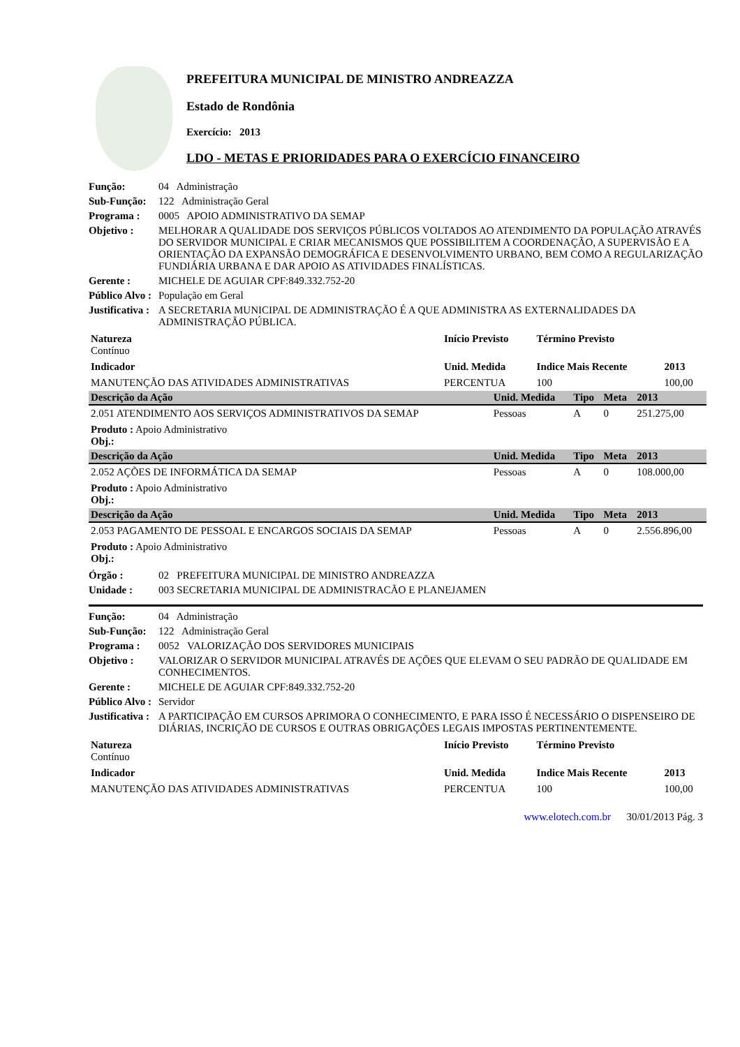PREFEITURA MUNICIPAL DE MINISTRO ANDREAZZA
Estado de Rondônia
Exercício: 2013
LDO - METAS E PRIORIDADES PARA O EXERCÍCIO FINANCEIRO
Função: 04 Administração
Sub-Função: 122 Administração Geral
Programa : 0005 APOIO ADMINISTRATIVO DA SEMAP
Objetivo : MELHORAR A QUALIDADE DOS SERVIÇOS PÚBLICOS VOLTADOS AO ATENDIMENTO DA POPULAÇÃO ATRAVÉS DO SERVIDOR MUNICIPAL E CRIAR MECANISMOS QUE POSSIBILITEM A COORDENAÇÃO, A SUPERVISÃO E A ORIENTAÇÃO DA EXPANSÃO DEMOGRÁFICA E DESENVOLVIMENTO URBANO, BEM COMO A REGULARIZAÇÃO FUNDIÁRIA URBANA E DAR APOIO AS ATIVIDADES FINALÍSTICAS.
Gerente : MICHELE DE AGUIAR CPF:849.332.752-20
Público Alvo : População em Geral
Justificativa : A SECRETARIA MUNICIPAL DE ADMINISTRAÇÃO É A QUE ADMINISTRA AS EXTERNALIDADES DA ADMINISTRAÇÃO PÚBLICA.
| Natureza Contínuo | Início Previsto | Término Previsto | |
| Indicador | Unid. Medida | Indice Mais Recente | 2013 |
| MANUTENÇÃO DAS ATIVIDADES ADMINISTRATIVAS | PERCENTUA | 100 | 100,00 |
| Descrição da Ação | Unid. Medida | Tipo | Meta | 2013 |
| --- | --- | --- | --- | --- |
| 2.051 ATENDIMENTO AOS SERVIÇOS ADMINISTRATIVOS DA SEMAP | Pessoas | A | 0 | 251.275,00 |
| Produto : Apoio Administrativo Obj.: | | | | |
| Descrição da Ação | Unid. Medida | Tipo | Meta | 2013 |
| 2.052 AÇÕES DE INFORMÁTICA DA SEMAP | Pessoas | A | 0 | 108.000,00 |
| Produto : Apoio Administrativo Obj.: | | | | |
| Descrição da Ação | Unid. Medida | Tipo | Meta | 2013 |
| 2.053 PAGAMENTO DE PESSOAL E ENCARGOS SOCIAIS DA SEMAP | Pessoas | A | 0 | 2.556.896,00 |
| Produto : Apoio Administrativo Obj.: | | | | |
Órgão : 02 PREFEITURA MUNICIPAL DE MINISTRO ANDREAZZA
Unidade : 003 SECRETARIA MUNICIPAL DE ADMINISTRACÃO E PLANEJAMEN
Função: 04 Administração
Sub-Função: 122 Administração Geral
Programa : 0052 VALORIZAÇÃO DOS SERVIDORES MUNICIPAIS
Objetivo : VALORIZAR O SERVIDOR MUNICIPAL ATRAVÉS DE AÇÕES QUE ELEVAM O SEU PADRÃO DE QUALIDADE EM CONHECIMENTOS.
Gerente : MICHELE DE AGUIAR CPF:849.332.752-20
Público Alvo : Servidor
Justificativa : A PARTICIPAÇÃO EM CURSOS APRIMORA O CONHECIMENTO, E PARA ISSO É NECESSÁRIO O DISPENSEIRO DE DIÁRIAS, INCRIÇÃO DE CURSOS E OUTRAS OBRIGAÇÕES LEGAIS IMPOSTAS PERTINENTEMENTE.
| Natureza Contínuo | Início Previsto | Término Previsto | |
| Indicador | Unid. Medida | Indice Mais Recente | 2013 |
| MANUTENÇÃO DAS ATIVIDADES ADMINISTRATIVAS | PERCENTUA | 100 | 100,00 |
www.elotech.com.br 30/01/2013 Pág. 3